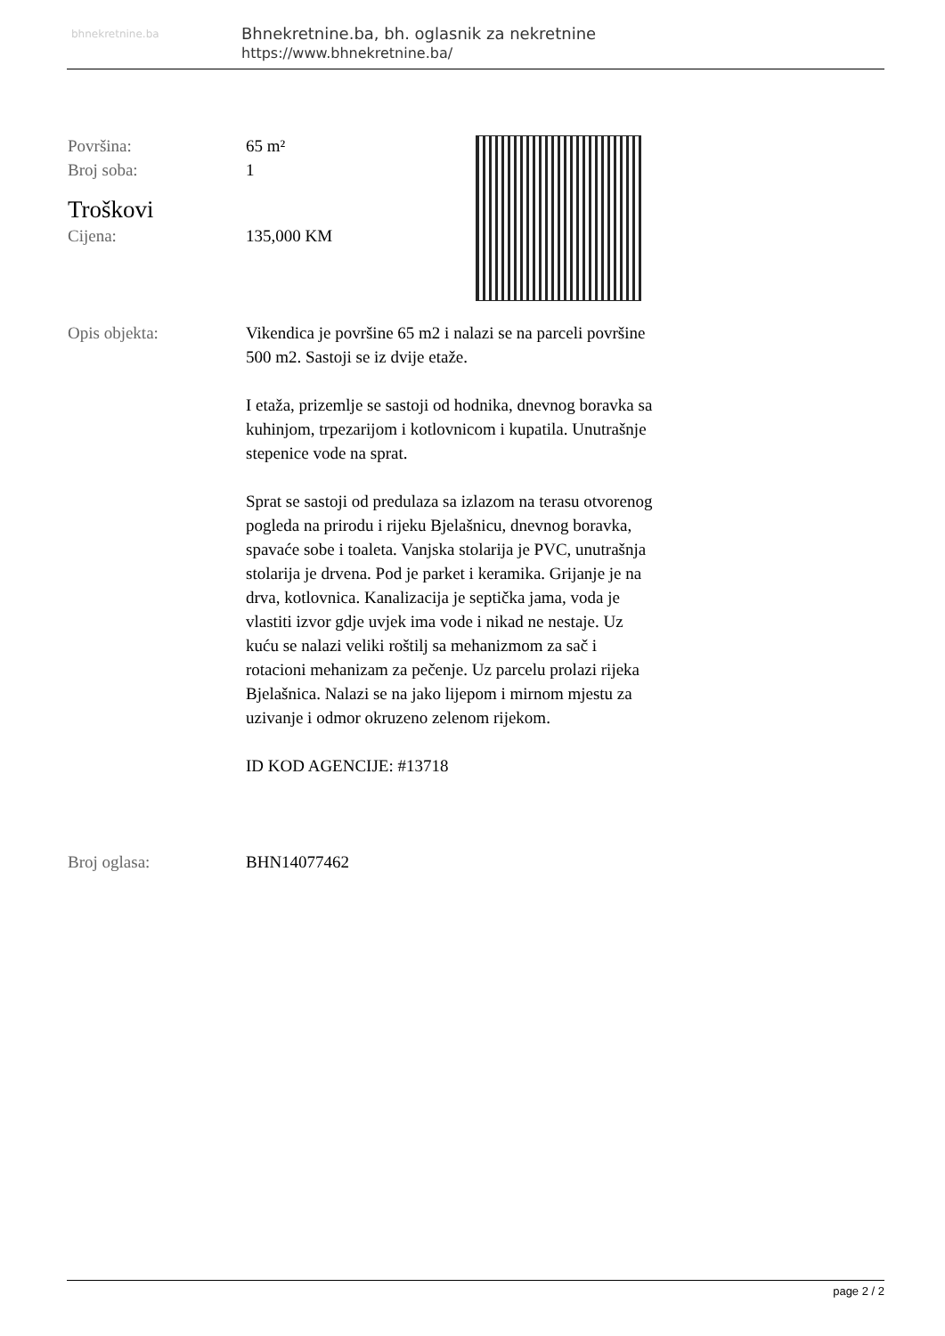bhnekretnine.ba
Bhnekretnine.ba, bh. oglasnik za nekretnine
https://www.bhnekretnine.ba/
Površina: 65 m²
Broj soba: 1
Troškovi
Cijena: 135,000 KM
Opis objekta: Vikendica je površine 65 m2 i nalazi se na parceli površine 500 m2. Sastoji se iz dvije etaže.
I etaža, prizemlje se sastoji od hodnika, dnevnog boravka sa kuhinjom, trpezarijom i kotlovnicom i kupatila. Unutrašnje stepenice vode na sprat.
Sprat se sastoji od predulaza sa izlazom na terasu otvorenog pogleda na prirodu i rijeku Bjelašnicu, dnevnog boravka, spavaće sobe i toaleta. Vanjska stolarija je PVC, unutrašnja stolarija je drvena. Pod je parket i keramika. Grijanje je na drva, kotlovnica. Kanalizacija je septička jama, voda je vlastiti izvor gdje uvjek ima vode i nikad ne nestaje. Uz kuću se nalazi veliki roštilj sa mehanizmom za sač i rotacioni mehanizam za pečenje. Uz parcelu prolazi rijeka Bjelašnica. Nalazi se na jako lijepom i mirnom mjestu za uzivanje i odmor okruzeno zelenom rijekom.
ID KOD AGENCIJE: #13718
Broj oglasa: BHN14077462
page 2 / 2